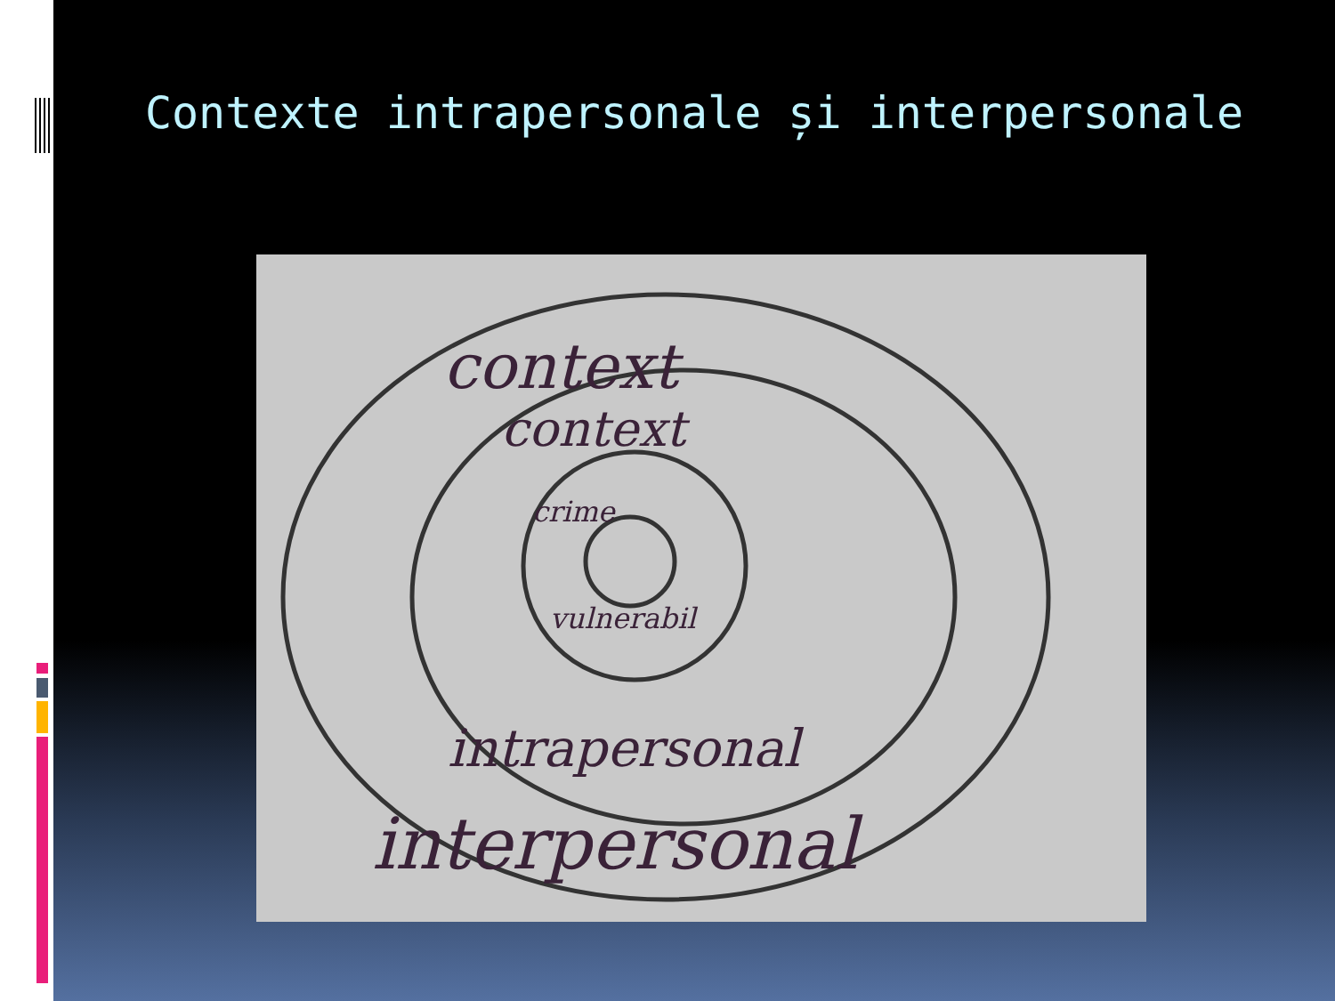Contexte intrapersonale și interpersonale
context
context
crime
vulnerabil
intrapersonal
interpersonal